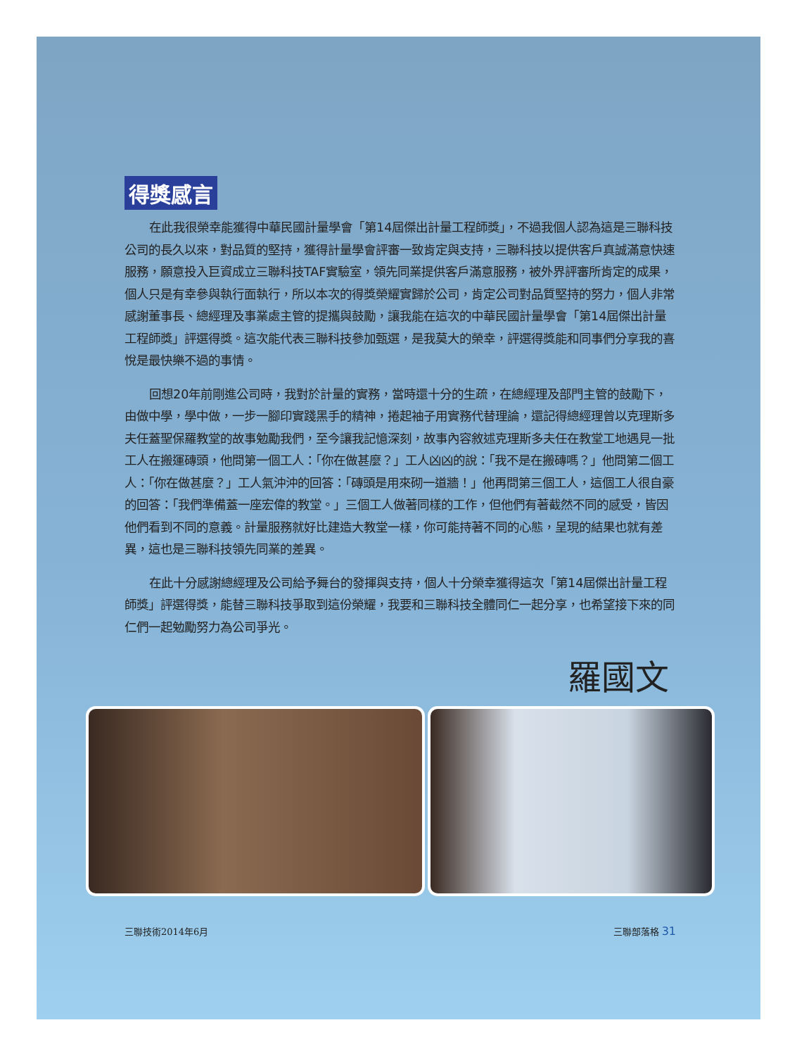得獎感言
在此我很榮幸能獲得中華民國計量學會「第14屆傑出計量工程師獎」，不過我個人認為這是三聯科技公司的長久以來，對品質的堅持，獲得計量學會評審一致肯定與支持，三聯科技以提供客戶真誠滿意快速服務，願意投入巨資成立三聯科技TAF實驗室，領先同業提供客戶滿意服務，被外界評審所肯定的成果，個人只是有幸參與執行面執行，所以本次的得獎榮耀實歸於公司，肯定公司對品質堅持的努力，個人非常感謝董事長、總經理及事業處主管的提攜與鼓勵，讓我能在這次的中華民國計量學會「第14屆傑出計量工程師獎」評選得獎。這次能代表三聯科技參加甄選，是我莫大的榮幸，評選得獎能和同事們分享我的喜悅是最快樂不過的事情。
回想20年前剛進公司時，我對於計量的實務，當時還十分的生疏，在總經理及部門主管的鼓勵下，由做中學，學中做，一步一腳印實踐黑手的精神，捲起袖子用實務代替理論，還記得總經理曾以克理斯多夫任蓋聖保羅教堂的故事勉勵我們，至今讓我記憶深刻，故事內容敘述克理斯多夫任在教堂工地遇見一批工人在搬運磚頭，他問第一個工人：「你在做甚麼？」工人凶凶的說：「我不是在搬磚嗎？」他問第二個工人：「你在做甚麼？」工人氣沖沖的回答：「磚頭是用來砌一道牆！」他再問第三個工人，這個工人很自豪的回答：「我們準備蓋一座宏偉的教堂。」三個工人做著同樣的工作，但他們有著截然不同的感受，皆因他們看到不同的意義。計量服務就好比建造大教堂一樣，你可能持著不同的心態，呈現的結果也就有差異，這也是三聯科技領先同業的差異。
在此十分感謝總經理及公司給予舞台的發揮與支持，個人十分榮幸獲得這次「第14屆傑出計量工程師獎」評選得獎，能替三聯科技爭取到這份榮耀，我要和三聯科技全體同仁一起分享，也希望接下來的同仁們一起勉勵努力為公司爭光。
羅國文
三聯技術2014年6月 三聯部落格 31